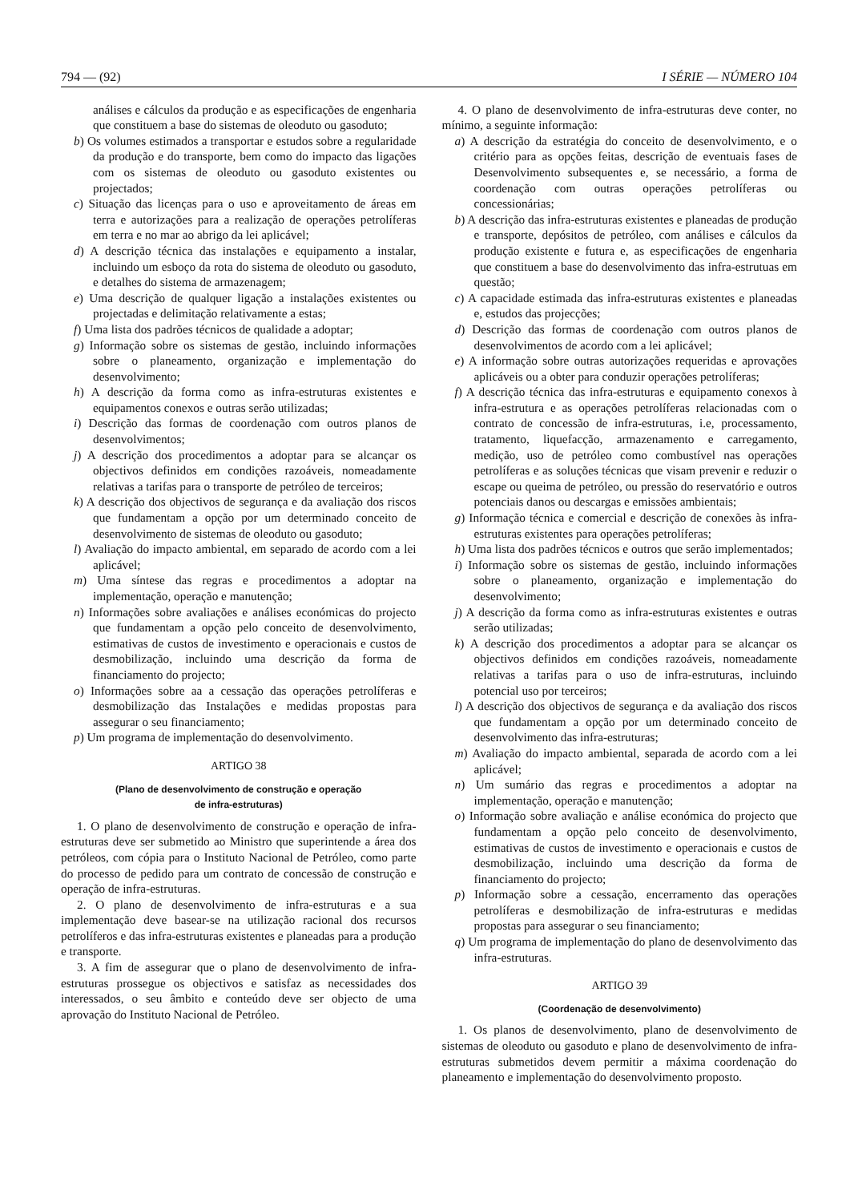794 — (92) I SÉRIE — NÚMERO 104
análises e cálculos da produção e as especificações de engenharia que constituem a base do sistemas de oleoduto ou gasoduto;
b) Os volumes estimados a transportar e estudos sobre a regularidade da produção e do transporte, bem como do impacto das ligações com os sistemas de oleoduto ou gasoduto existentes ou projectados;
c) Situação das licenças para o uso e aproveitamento de áreas em terra e autorizações para a realização de operações petrolíferas em terra e no mar ao abrigo da lei aplicável;
d) A descrição técnica das instalações e equipamento a instalar, incluindo um esboço da rota do sistema de oleoduto ou gasoduto, e detalhes do sistema de armazenagem;
e) Uma descrição de qualquer ligação a instalações existentes ou projectadas e delimitação relativamente a estas;
f) Uma lista dos padrões técnicos de qualidade a adoptar;
g) Informação sobre os sistemas de gestão, incluindo informações sobre o planeamento, organização e implementação do desenvolvimento;
h) A descrição da forma como as infra-estruturas existentes e equipamentos conexos e outras serão utilizadas;
i) Descrição das formas de coordenação com outros planos de desenvolvimentos;
j) A descrição dos procedimentos a adoptar para se alcançar os objectivos definidos em condições razoáveis, nomeadamente relativas a tarifas para o transporte de petróleo de terceiros;
k) A descrição dos objectivos de segurança e da avaliação dos riscos que fundamentam a opção por um determinado conceito de desenvolvimento de sistemas de oleoduto ou gasoduto;
l) Avaliação do impacto ambiental, em separado de acordo com a lei aplicável;
m) Uma síntese das regras e procedimentos a adoptar na implementação, operação e manutenção;
n) Informações sobre avaliações e análises económicas do projecto que fundamentam a opção pelo conceito de desenvolvimento, estimativas de custos de investimento e operacionais e custos de desmobilização, incluindo uma descrição da forma de financiamento do projecto;
o) Informações sobre aa a cessação das operações petrolíferas e desmobilização das Instalações e medidas propostas para assegurar o seu financiamento;
p) Um programa de implementação do desenvolvimento.
ARTIGO 38
(Plano de desenvolvimento de construção e operação
de infra-estruturas)
1. O plano de desenvolvimento de construção e operação de infra-estruturas deve ser submetido ao Ministro que superintende a área dos petróleos, com cópia para o Instituto Nacional de Petróleo, como parte do processo de pedido para um contrato de concessão de construção e operação de infra-estruturas.
2. O plano de desenvolvimento de infra-estruturas e a sua implementação deve basear-se na utilização racional dos recursos petrolíferos e das infra-estruturas existentes e planeadas para a produção e transporte.
3. A fim de assegurar que o plano de desenvolvimento de infra-estruturas prossegue os objectivos e satisfaz as necessidades dos interessados, o seu âmbito e conteúdo deve ser objecto de uma aprovação do Instituto Nacional de Petróleo.
4. O plano de desenvolvimento de infra-estruturas deve conter, no mínimo, a seguinte informação:
a) A descrição da estratégia do conceito de desenvolvimento, e o critério para as opções feitas, descrição de eventuais fases de Desenvolvimento subsequentes e, se necessário, a forma de coordenação com outras operações petrolíferas ou concessionárias;
b) A descrição das infra-estruturas existentes e planeadas de produção e transporte, depósitos de petróleo, com análises e cálculos da produção existente e futura e, as especificações de engenharia que constituem a base do desenvolvimento das infra-estrutuas em questão;
c) A capacidade estimada das infra-estruturas existentes e planeadas e, estudos das projecções;
d) Descrição das formas de coordenação com outros planos de desenvolvimentos de acordo com a lei aplicável;
e) A informação sobre outras autorizações requeridas e aprovações aplicáveis ou a obter para conduzir operações petrolíferas;
f) A descrição técnica das infra-estruturas e equipamento conexos à infra-estrutura e as operações petrolíferas relacionadas com o contrato de concessão de infra-estruturas, i.e, processamento, tratamento, liquefacção, armazenamento e carregamento, medição, uso de petróleo como combustível nas operações petrolíferas e as soluções técnicas que visam prevenir e reduzir o escape ou queima de petróleo, ou pressão do reservatório e outros potenciais danos ou descargas e emissões ambientais;
g) Informação técnica e comercial e descrição de conexões às infra-estruturas existentes para operações petrolíferas;
h) Uma lista dos padrões técnicos e outros que serão implementados;
i) Informação sobre os sistemas de gestão, incluindo informações sobre o planeamento, organização e implementação do desenvolvimento;
j) A descrição da forma como as infra-estruturas existentes e outras serão utilizadas;
k) A descrição dos procedimentos a adoptar para se alcançar os objectivos definidos em condições razoáveis, nomeadamente relativas a tarifas para o uso de infra-estruturas, incluindo potencial uso por terceiros;
l) A descrição dos objectivos de segurança e da avaliação dos riscos que fundamentam a opção por um determinado conceito de desenvolvimento das infra-estruturas;
m) Avaliação do impacto ambiental, separada de acordo com a lei aplicável;
n) Um sumário das regras e procedimentos a adoptar na implementação, operação e manutenção;
o) Informação sobre avaliação e análise económica do projecto que fundamentam a opção pelo conceito de desenvolvimento, estimativas de custos de investimento e operacionais e custos de desmobilização, incluindo uma descrição da forma de financiamento do projecto;
p) Informação sobre a cessação, encerramento das operações petrolíferas e desmobilização de infra-estruturas e medidas propostas para assegurar o seu financiamento;
q) Um programa de implementação do plano de desenvolvimento das infra-estruturas.
ARTIGO 39
(Coordenação de desenvolvimento)
1. Os planos de desenvolvimento, plano de desenvolvimento de sistemas de oleoduto ou gasoduto e plano de desenvolvimento de infra-estruturas submetidos devem permitir a máxima coordenação do planeamento e implementação do desenvolvimento proposto.